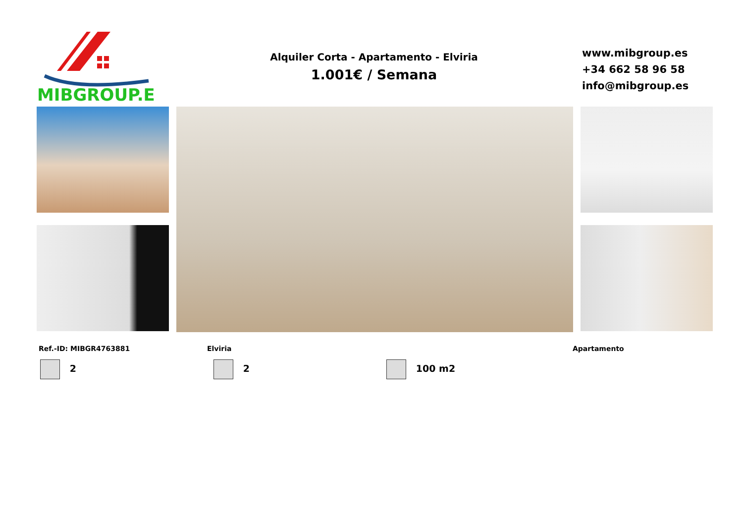MIBGROUP.ES
Alquiler Corta - Apartamento - Elviria
1.001€ / Semana
www.mibgroup.es
+34 662 58 96 58
info@mibgroup.es
Ref.-ID: MIBGR4763881 Elviria Apartamento
2 2 100 m2